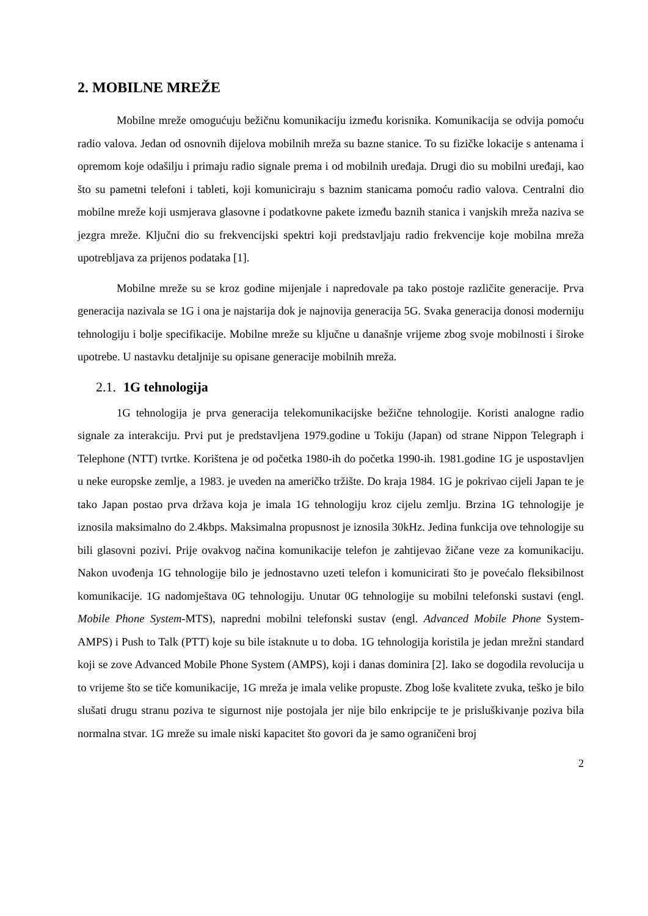2. MOBILNE MREŽE
Mobilne mreže omogućuju bežičnu komunikaciju između korisnika. Komunikacija se odvija pomoću radio valova. Jedan od osnovnih dijelova mobilnih mreža su bazne stanice. To su fizičke lokacije s antenama i opremom koje odašilju i primaju radio signale prema i od mobilnih uređaja. Drugi dio su mobilni uređaji, kao što su pametni telefoni i tableti, koji komuniciraju s baznim stanicama pomoću radio valova. Centralni dio mobilne mreže koji usmjerava glasovne i podatkovne pakete između baznih stanica i vanjskih mreža naziva se jezgra mreže. Ključni dio su frekvencijski spektri koji predstavljaju radio frekvencije koje mobilna mreža upotrebljava za prijenos podataka [1].
Mobilne mreže su se kroz godine mijenjale i napredovale pa tako postoje različite generacije. Prva generacija nazivala se 1G i ona je najstarija dok je najnovija generacija 5G. Svaka generacija donosi moderniju tehnologiju i bolje specifikacije. Mobilne mreže su ključne u današnje vrijeme zbog svoje mobilnosti i široke upotrebe. U nastavku detaljnije su opisane generacije mobilnih mreža.
2.1. 1G tehnologija
1G tehnologija je prva generacija telekomunikacijske bežične tehnologije. Koristi analogne radio signale za interakciju. Prvi put je predstavljena 1979.godine u Tokiju (Japan) od strane Nippon Telegraph i Telephone (NTT) tvrtke. Korištena je od početka 1980-ih do početka 1990-ih. 1981.godine 1G je uspostavljen u neke europske zemlje, a 1983. je uveden na američko tržište. Do kraja 1984. 1G je pokrivao cijeli Japan te je tako Japan postao prva država koja je imala 1G tehnologiju kroz cijelu zemlju. Brzina 1G tehnologije je iznosila maksimalno do 2.4kbps. Maksimalna propusnost je iznosila 30kHz. Jedina funkcija ove tehnologije su bili glasovni pozivi. Prije ovakvog načina komunikacije telefon je zahtijevao žičane veze za komunikaciju. Nakon uvođenja 1G tehnologije bilo je jednostavno uzeti telefon i komunicirati što je povećalo fleksibilnost komunikacije. 1G nadomještava 0G tehnologiju. Unutar 0G tehnologije su mobilni telefonski sustavi (engl. Mobile Phone System-MTS), napredni mobilni telefonski sustav (engl. Advanced Mobile Phone System-AMPS) i Push to Talk (PTT) koje su bile istaknute u to doba. 1G tehnologija koristila je jedan mrežni standard koji se zove Advanced Mobile Phone System (AMPS), koji i danas dominira [2]. Iako se dogodila revolucija u to vrijeme što se tiče komunikacije, 1G mreža je imala velike propuste. Zbog loše kvalitete zvuka, teško je bilo slušati drugu stranu poziva te sigurnost nije postojala jer nije bilo enkripcije te je prisluškivanje poziva bila normalna stvar. 1G mreže su imale niski kapacitet što govori da je samo ograničeni broj
2